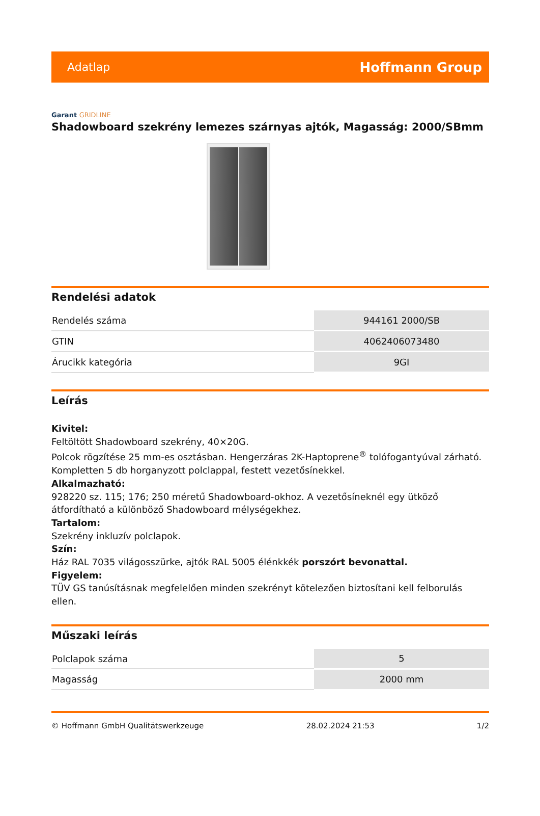Adatlap Hoffmann Group
Garant GRIDLINE
Shadowboard szekrény lemezes szárnyas ajtók, Magasság: 2000/SBmm
Rendelési adatok
| Rendelés száma | 944161 2000/SB |
| GTIN | 4062406073480 |
| Árucikk kategória | 9GI |
Leírás
Kivitel:
Feltöltött Shadowboard szekrény, 40×20G.
Polcok rögzítése 25 mm-es osztásban. Hengerzáras 2K-Haptoprene<sup>®</sup> tolófogantyúval zárható.
Kompletten 5 db horganyzott polclappal, festett vezetősínekkel.
Alkalmazható:
928220 sz. 115; 176; 250 méretű Shadowboard-okhoz. A vezetősíneknél egy ütköző átfordítható a különböző Shadowboard mélységekhez.
Tartalom:
Szekrény inkluzív polclapok.
Szín:
Ház RAL 7035 világosszürke, ajtók RAL 5005 élénkkék porszórt bevonattal.
Figyelem:
TÜV GS tanúsításnak megfelelően minden szekrényt kötelezően biztosítani kell felborulás ellen.
Műszaki leírás
| Polclapok száma | 5 |
| Magasság | 2000 mm |
© Hoffmann GmbH Qualitätswerkzeuge 28.02.2024 21:53 1/2